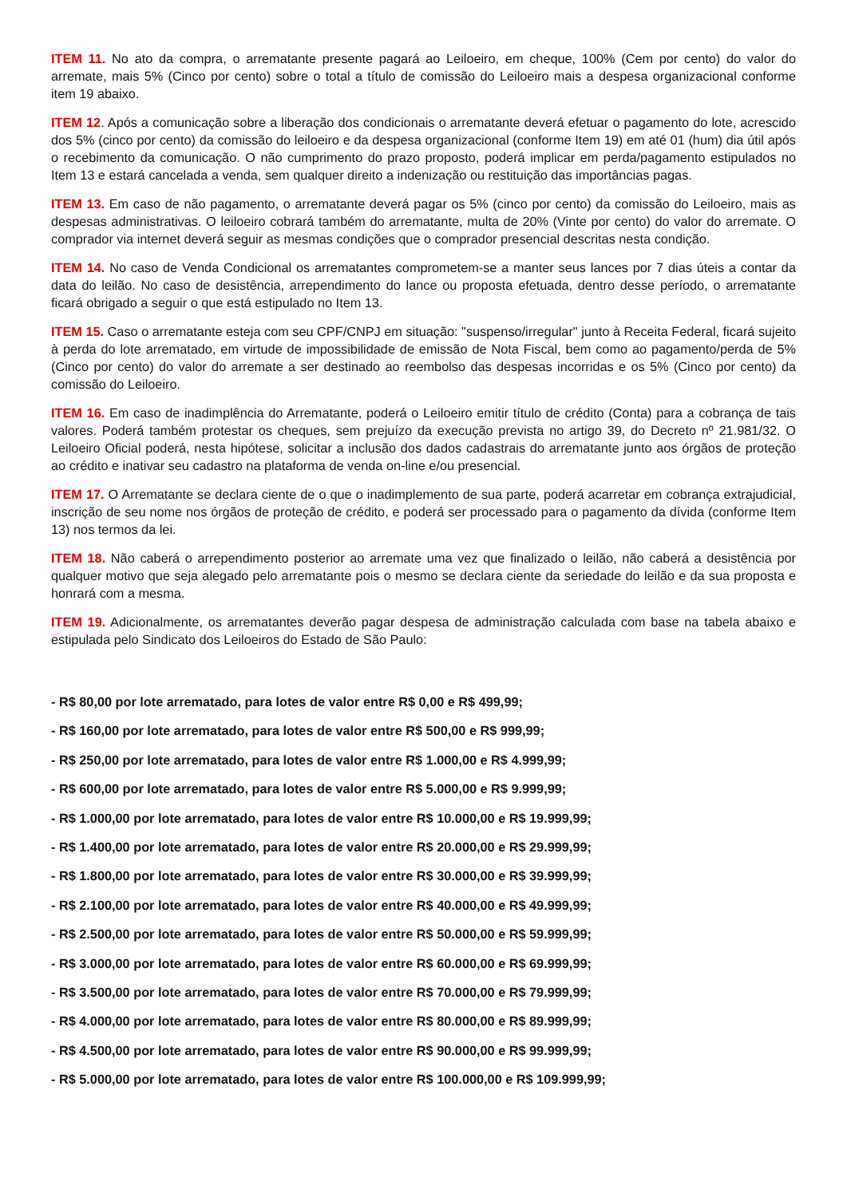ITEM 11. No ato da compra, o arrematante presente pagará ao Leiloeiro, em cheque, 100% (Cem por cento) do valor do arremate, mais 5% (Cinco por cento) sobre o total a título de comissão do Leiloeiro mais a despesa organizacional conforme item 19 abaixo.
ITEM 12. Após a comunicação sobre a liberação dos condicionais o arrematante deverá efetuar o pagamento do lote, acrescido dos 5% (cinco por cento) da comissão do leiloeiro e da despesa organizacional (conforme Item 19) em até 01 (hum) dia útil após o recebimento da comunicação. O não cumprimento do prazo proposto, poderá implicar em perda/pagamento estipulados no Item 13 e estará cancelada a venda, sem qualquer direito a indenização ou restituição das importâncias pagas.
ITEM 13. Em caso de não pagamento, o arrematante deverá pagar os 5% (cinco por cento) da comissão do Leiloeiro, mais as despesas administrativas. O leiloeiro cobrará também do arrematante, multa de 20% (Vinte por cento) do valor do arremate. O comprador via internet deverá seguir as mesmas condições que o comprador presencial descritas nesta condição.
ITEM 14. No caso de Venda Condicional os arrematantes comprometem-se a manter seus lances por 7 dias úteis a contar da data do leilão. No caso de desistência, arrependimento do lance ou proposta efetuada, dentro desse período, o arrematante ficará obrigado a seguir o que está estipulado no Item 13.
ITEM 15. Caso o arrematante esteja com seu CPF/CNPJ em situação: "suspenso/irregular" junto à Receita Federal, ficará sujeito à perda do lote arrematado, em virtude de impossibilidade de emissão de Nota Fiscal, bem como ao pagamento/perda de 5% (Cinco por cento) do valor do arremate a ser destinado ao reembolso das despesas incorridas e os 5% (Cinco por cento) da comissão do Leiloeiro.
ITEM 16. Em caso de inadimplência do Arrematante, poderá o Leiloeiro emitir título de crédito (Conta) para a cobrança de tais valores. Poderá também protestar os cheques, sem prejuízo da execução prevista no artigo 39, do Decreto nº 21.981/32. O Leiloeiro Oficial poderá, nesta hipótese, solicitar a inclusão dos dados cadastrais do arrematante junto aos órgãos de proteção ao crédito e inativar seu cadastro na plataforma de venda on-line e/ou presencial.
ITEM 17. O Arrematante se declara ciente de o que o inadimplemento de sua parte, poderá acarretar em cobrança extrajudicial, inscrição de seu nome nos órgãos de proteção de crédito, e poderá ser processado para o pagamento da dívida (conforme Item 13) nos termos da lei.
ITEM 18. Não caberá o arrependimento posterior ao arremate uma vez que finalizado o leilão, não caberá a desistência por qualquer motivo que seja alegado pelo arrematante pois o mesmo se declara ciente da seriedade do leilão e da sua proposta e honrará com a mesma.
ITEM 19. Adicionalmente, os arrematantes deverão pagar despesa de administração calculada com base na tabela abaixo e estipulada pelo Sindicato dos Leiloeiros do Estado de São Paulo:
- R$ 80,00 por lote arrematado, para lotes de valor entre R$ 0,00 e R$ 499,99;
- R$ 160,00 por lote arrematado, para lotes de valor entre R$ 500,00 e R$ 999,99;
- R$ 250,00 por lote arrematado, para lotes de valor entre R$ 1.000,00 e R$ 4.999,99;
- R$ 600,00 por lote arrematado, para lotes de valor entre R$ 5.000,00 e R$ 9.999,99;
- R$ 1.000,00 por lote arrematado, para lotes de valor entre R$ 10.000,00 e R$ 19.999,99;
- R$ 1.400,00 por lote arrematado, para lotes de valor entre R$ 20.000,00 e R$ 29.999,99;
- R$ 1.800,00 por lote arrematado, para lotes de valor entre R$ 30.000,00 e R$ 39.999,99;
- R$ 2.100,00 por lote arrematado, para lotes de valor entre R$ 40.000,00 e R$ 49.999,99;
- R$ 2.500,00 por lote arrematado, para lotes de valor entre R$ 50.000,00 e R$ 59.999,99;
- R$ 3.000,00 por lote arrematado, para lotes de valor entre R$ 60.000,00 e R$ 69.999,99;
- R$ 3.500,00 por lote arrematado, para lotes de valor entre R$ 70.000,00 e R$ 79.999,99;
- R$ 4.000,00 por lote arrematado, para lotes de valor entre R$ 80.000,00 e R$ 89.999,99;
- R$ 4.500,00 por lote arrematado, para lotes de valor entre R$ 90.000,00 e R$ 99.999,99;
- R$ 5.000,00 por lote arrematado, para lotes de valor entre R$ 100.000,00 e R$ 109.999,99;